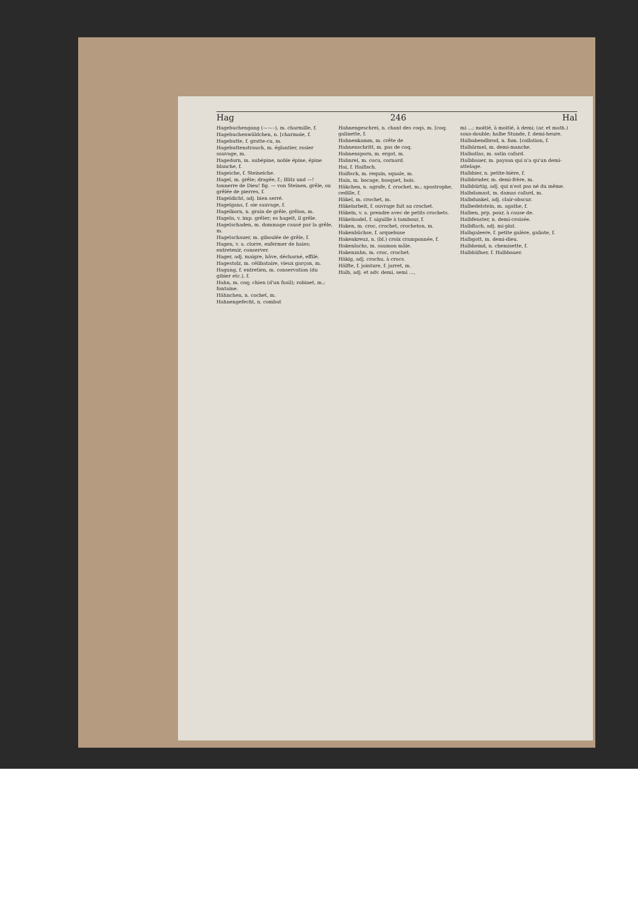Hag 246 Hal
Hagebuchengang (–⏑–⏑–), m. charmille, f.
Hagebuchenwäldchen, n. [charmoie, f.
Hagebutte, f. gratte-cu, m.
Hagebuttenstrauch, m. églantier, rosier sauvage, m.
Hagedorn, m. aubépine, noble épine, épine blanche, f.
Hageiche, f. Steineiche.
Hagel, m. grêle; dragée, f.; Blitz und —! tonnerre de Dieu! fig. — von Steinen, grêle, ou grêlée de pierres, f.
Hageldicht, adj. bien serré.
Hagelgans, f. oie sauvage, f.
Hagelkorn, n. grain de grêle, grêlon, m.
Hageln, v. imp. grêler; es hagelt, il grêle.
Hagelschaden, m. dommage causé par la grêle, m.
Hagelschauer, m. giboulée de grêle, f.
Hagen, v. a. clorre, enfermer de haies; entretenir, conserver.
Hager, adj. maigre, hâve, décharné, effilé.
Hagestolz, m. célibataire, vieux garçon, m.
Hagung, f. entretien, m. conservation (du gibier etc.), f.
Hahn, m. coq; chien (d'un fusil); robinet, m.; fontaine.
Hähnchen, n. cochet, m.
Hahnengefecht, n. combat
Hahnengeschrei, n. chant des coqs, m. [coq; galinette, f.
Hahnenkamm, m. crête de
Hahnenschritt, m. pas de coq.
Hahnensporn, m. ergot, m.
Hahnrei, m. cocu, cornard.
Hai, f. Haifisch.
Haifisch, m. requin, squale, m.
Hain, m. bocage, bosquet, bois.
Häkchen, n. agrafe, f. crochet, m.; apostrophe, cedille, f.
Häkel, m. crochet, m.
Häkelarbeit, f. ouvrage fait au crochet.
Häkeln, v. a. prendre avec de petits crochets.
Häkelnadel, f. aiguille à tambour, f.
Haken, m. croc, crochet, crocheton, m.
Hakenbüchse, f. arquebuse
Hakenkreuz, n. (bl.) croix cramponnée, f.
Hakenlachs, m. saumon mâle.
Hakenzahn, m. croc, crochet.
Häkig, adj. crochu, à crocs.
Hälfte, f. jointure, f. jarret, m.
Halb, adj. et adv. demi, semi ...,
mi ...; moitié, à moitié, à demi; (ar. et math.) sous-double; halbe Stunde, f. demi-heure.
Halbabendbrod, n. fam. [collation, f.
Halbärmel, m. demi-manche.
Halbatlas, m. satin cafard.
Halbbauer, m. paysan qui n'a qu'un demi-attelage.
Halbbier, n. petite-bière, f.
Halbbruder, m. demi-frère, m.
Halbbürtig, adj. qui n'est pas né du même.
Halbdamast, m. damas cafard, m.
Halbdunkel, adj. clair-obscur.
Halbedelstein, m. agathe, f.
Halben, prp. pour, à cause de.
Halbfenster, n. demi-croisée.
Halbflach, adj. mi-plat.
Halbgaleere, f. petite galère, galiote, f.
Halbgott, m. demi-dieu.
Halbhemd, n. chemisette, f.
Halbhüfner, f. Halbbauer.